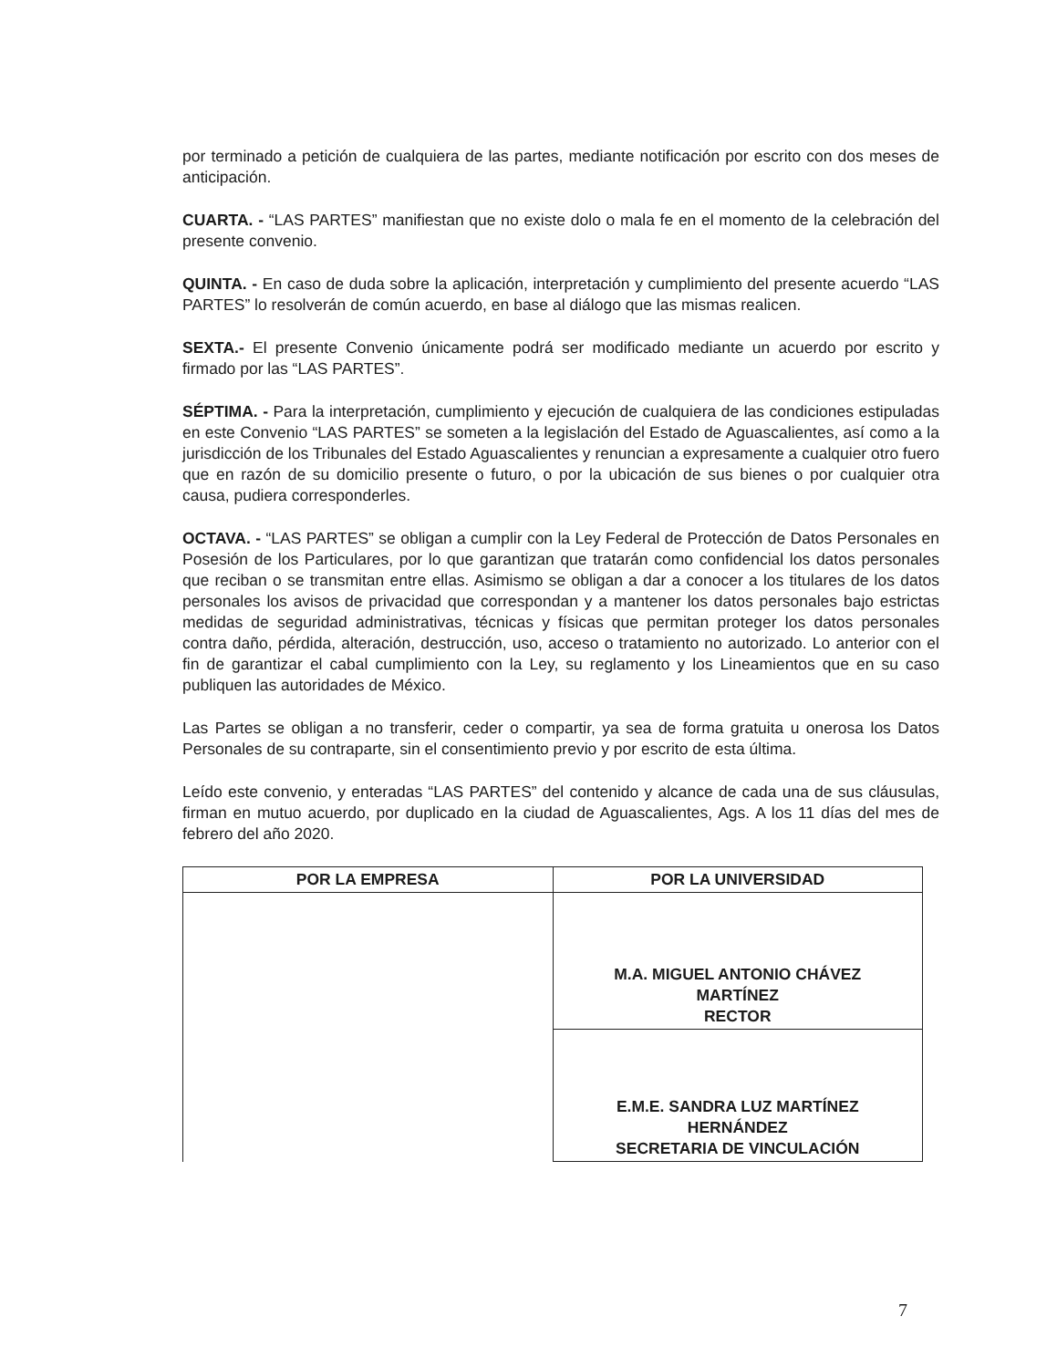por terminado a petición de cualquiera de las partes, mediante notificación por escrito con dos meses de anticipación.
CUARTA. - “LAS PARTES” manifiestan que no existe dolo o mala fe en el momento de la celebración del presente convenio.
QUINTA. - En caso de duda sobre la aplicación, interpretación y cumplimiento del presente acuerdo “LAS PARTES” lo resolverán de común acuerdo, en base al diálogo que las mismas realicen.
SEXTA.- El presente Convenio únicamente podrá ser modificado mediante un acuerdo por escrito y firmado por las “LAS PARTES”.
SÉPTIMA. - Para la interpretación, cumplimiento y ejecución de cualquiera de las condiciones estipuladas en este Convenio “LAS PARTES” se someten a la legislación del Estado de Aguascalientes, así como a la jurisdicción de los Tribunales del Estado Aguascalientes y renuncian a expresamente a cualquier otro fuero que en razón de su domicilio presente o futuro, o por la ubicación de sus bienes o por cualquier otra causa, pudiera corresponderles.
OCTAVA. - “LAS PARTES” se obligan a cumplir con la Ley Federal de Protección de Datos Personales en Posesión de los Particulares, por lo que garantizan que tratarán como confidencial los datos personales que reciban o se transmitan entre ellas. Asimismo se obligan a dar a conocer a los titulares de los datos personales los avisos de privacidad que correspondan y a mantener los datos personales bajo estrictas medidas de seguridad administrativas, técnicas y físicas que permitan proteger los datos personales contra daño, pérdida, alteración, destrucción, uso, acceso o tratamiento no autorizado. Lo anterior con el fin de garantizar el cabal cumplimiento con la Ley, su reglamento y los Lineamientos que en su caso publiquen las autoridades de México.
Las Partes se obligan a no transferir, ceder o compartir, ya sea de forma gratuita u onerosa los Datos Personales de su contraparte, sin el consentimiento previo y por escrito de esta última.
Leído este convenio, y enteradas “LAS PARTES” del contenido y alcance de cada una de sus cláusulas, firman en mutuo acuerdo, por duplicado en la ciudad de Aguascalientes, Ags. A los 11 días del mes de febrero del año 2020.
| POR LA EMPRESA | POR LA UNIVERSIDAD |
| --- | --- |
| | M.A. MIGUEL ANTONIO CHÁVEZ MARTÍNEZ RECTOR |
| | E.M.E. SANDRA LUZ MARTÍNEZ HERNÁNDEZ SECRETARIA DE VINCULACIÓN |
7